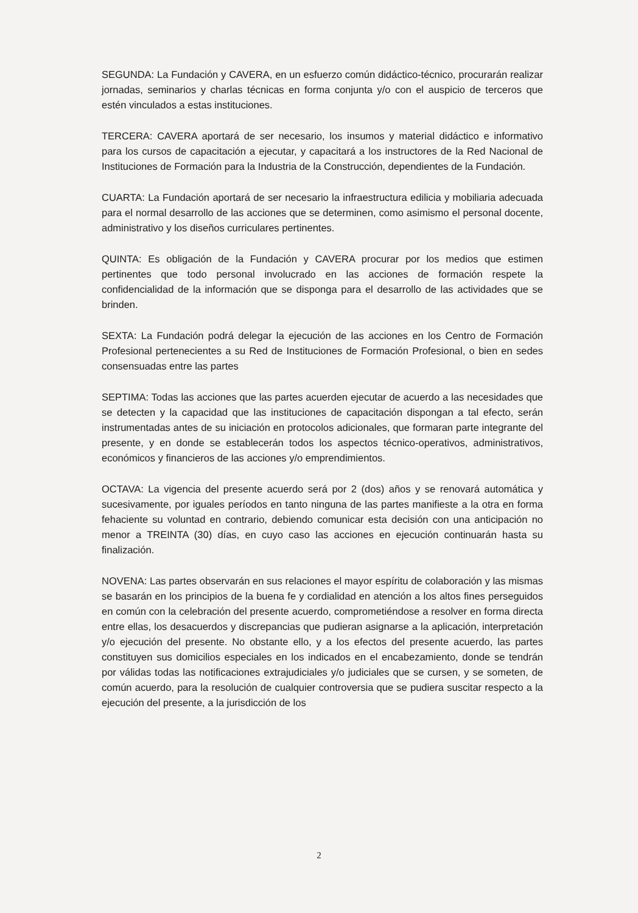SEGUNDA: La Fundación y CAVERA, en un esfuerzo común didáctico-técnico, procurarán realizar jornadas, seminarios y charlas técnicas en forma conjunta y/o con el auspicio de terceros que estén vinculados a estas instituciones.
TERCERA: CAVERA aportará de ser necesario, los insumos y material didáctico e informativo para los cursos de capacitación a ejecutar, y capacitará a los instructores de la Red Nacional de Instituciones de Formación para la Industria de la Construcción, dependientes de la Fundación.
CUARTA: La Fundación aportará de ser necesario la infraestructura edilicia y mobiliaria adecuada para el normal desarrollo de las acciones que se determinen, como asimismo el personal docente, administrativo y los diseños curriculares pertinentes.
QUINTA: Es obligación de la Fundación y CAVERA procurar por los medios que estimen pertinentes que todo personal involucrado en las acciones de formación respete la confidencialidad de la información que se disponga para el desarrollo de las actividades que se brinden.
SEXTA: La Fundación podrá delegar la ejecución de las acciones en los Centro de Formación Profesional pertenecientes a su Red de Instituciones de Formación Profesional, o bien en sedes consensuadas entre las partes
SEPTIMA: Todas las acciones que las partes acuerden ejecutar de acuerdo a las necesidades que se detecten y la capacidad que las instituciones de capacitación dispongan a tal efecto, serán instrumentadas antes de su iniciación en protocolos adicionales, que formaran parte integrante del presente, y en donde se establecerán todos los aspectos técnico-operativos, administrativos, económicos y financieros de las acciones y/o emprendimientos.
OCTAVA: La vigencia del presente acuerdo será por 2 (dos) años y se renovará automática y sucesivamente, por iguales períodos en tanto ninguna de las partes manifieste a la otra en forma fehaciente su voluntad en contrario, debiendo comunicar esta decisión con una anticipación no menor a TREINTA (30) días, en cuyo caso las acciones en ejecución continuarán hasta su finalización.
NOVENA: Las partes observarán en sus relaciones el mayor espíritu de colaboración y las mismas se basarán en los principios de la buena fe y cordialidad en atención a los altos fines perseguidos en común con la celebración del presente acuerdo, comprometiéndose a resolver en forma directa entre ellas, los desacuerdos y discrepancias que pudieran asignarse a la aplicación, interpretación y/o ejecución del presente. No obstante ello, y a los efectos del presente acuerdo, las partes constituyen sus domicilios especiales en los indicados en el encabezamiento, donde se tendrán por válidas todas las notificaciones extrajudiciales y/o judiciales que se cursen, y se someten, de común acuerdo, para la resolución de cualquier controversia que se pudiera suscitar respecto a la ejecución del presente, a la jurisdicción de los
2